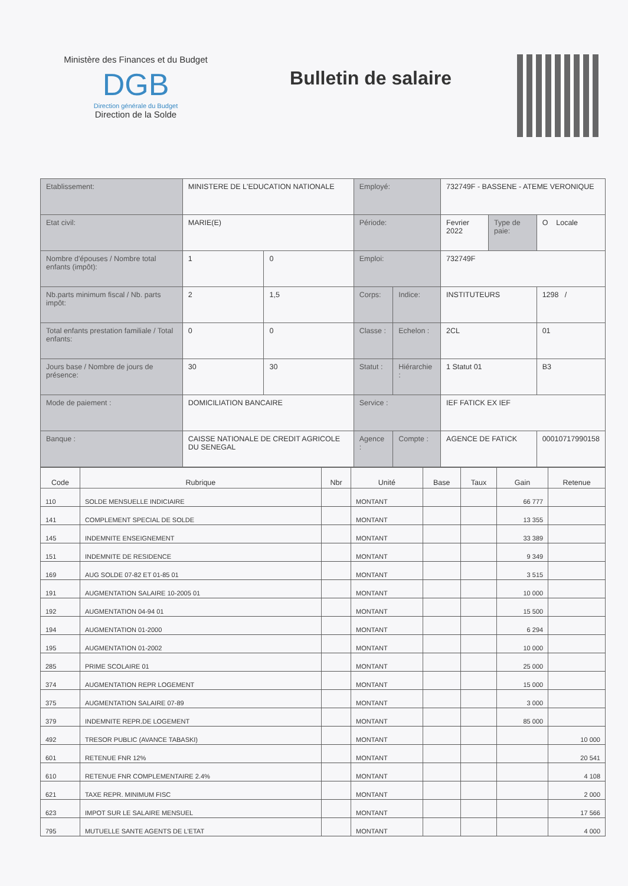Ministère des Finances et du Budget
DGB
Direction générale du Budget
Direction de la Solde
Bulletin de salaire
| Etablissement: | MINISTERE DE L'EDUCATION NATIONALE | | Employé: | | 732749F - BASSENE - ATEME VERONIQUE | | |
| Etat civil: | MARIE(E) | | Période: | | Fevrier 2022 | Type de paie: | O Locale |
| Nombre d'épouses / Nombre total enfants (impôt): | 1 | 0 | Emploi: | | 732749F | | |
| Nb.parts minimum fiscal / Nb. parts impôt: | 2 | 1,5 | Corps: | Indice: | INSTITUTEURS | | 1298 / |
| Total enfants prestation familiale / Total enfants: | 0 | 0 | Classe : | Echelon : | 2CL | | 01 |
| Jours base / Nombre de jours de présence: | 30 | 30 | Statut : | Hiérarchie : | 1 Statut 01 | | B3 |
| Mode de paiement : | DOMICILIATION BANCAIRE | | Service : | | IEF FATICK EX IEF | | |
| Banque : | CAISSE NATIONALE DE CREDIT AGRICOLE DU SENEGAL | | Agence : | Compte : | AGENCE DE FATICK | | 00010717990158 |
| Code | Rubrique | Nbr | Unité | Base | Taux | Gain | Retenue |
| --- | --- | --- | --- | --- | --- | --- | --- |
| 110 | SOLDE MENSUELLE INDICIAIRE | | MONTANT | | | 66 777 | |
| 141 | COMPLEMENT SPECIAL DE SOLDE | | MONTANT | | | 13 355 | |
| 145 | INDEMNITE ENSEIGNEMENT | | MONTANT | | | 33 389 | |
| 151 | INDEMNITE DE RESIDENCE | | MONTANT | | | 9 349 | |
| 169 | AUG SOLDE 07-82 ET 01-85 01 | | MONTANT | | | 3 515 | |
| 191 | AUGMENTATION SALAIRE 10-2005 01 | | MONTANT | | | 10 000 | |
| 192 | AUGMENTATION 04-94 01 | | MONTANT | | | 15 500 | |
| 194 | AUGMENTATION 01-2000 | | MONTANT | | | 6 294 | |
| 195 | AUGMENTATION 01-2002 | | MONTANT | | | 10 000 | |
| 285 | PRIME SCOLAIRE 01 | | MONTANT | | | 25 000 | |
| 374 | AUGMENTATION REPR LOGEMENT | | MONTANT | | | 15 000 | |
| 375 | AUGMENTATION SALAIRE 07-89 | | MONTANT | | | 3 000 | |
| 379 | INDEMNITE REPR.DE LOGEMENT | | MONTANT | | | 85 000 | |
| 492 | TRESOR PUBLIC (AVANCE TABASKI) | | MONTANT | | | | 10 000 |
| 601 | RETENUE FNR 12% | | MONTANT | | | | 20 541 |
| 610 | RETENUE FNR COMPLEMENTAIRE 2.4% | | MONTANT | | | | 4 108 |
| 621 | TAXE REPR. MINIMUM FISC | | MONTANT | | | | 2 000 |
| 623 | IMPOT SUR LE SALAIRE MENSUEL | | MONTANT | | | | 17 566 |
| 795 | MUTUELLE SANTE AGENTS DE L'ETAT | | MONTANT | | | | 4 000 |